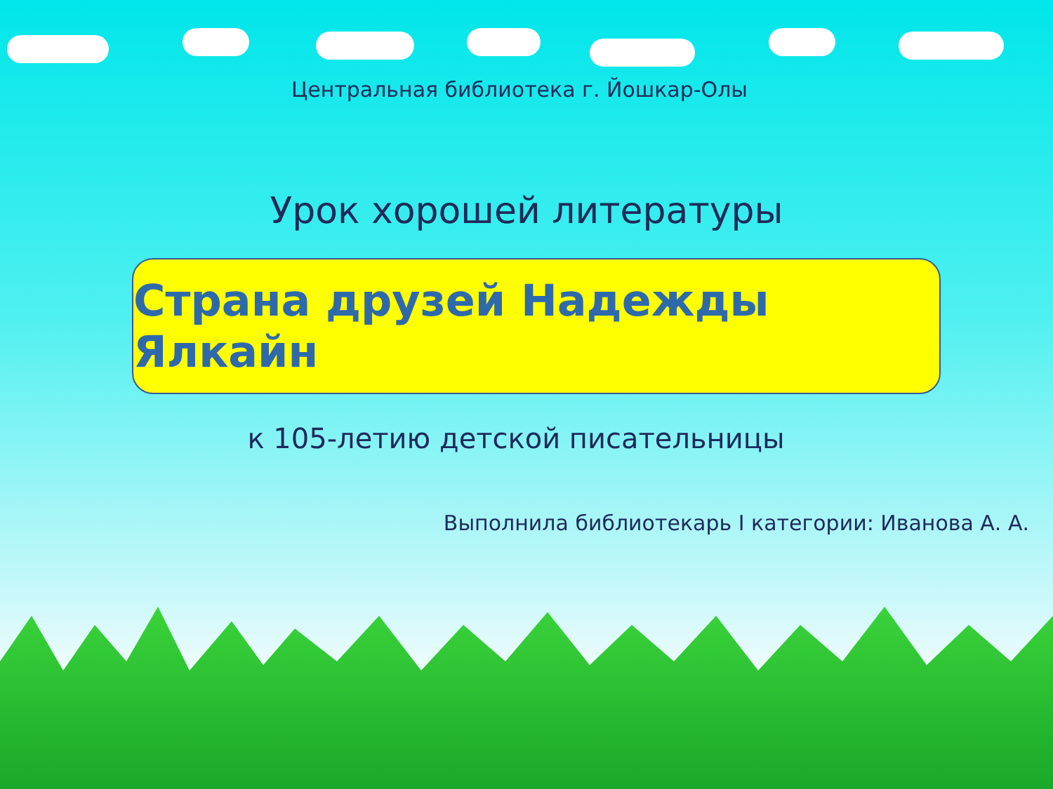Центральная библиотека г. Йошкар-Олы
Урок хорошей литературы
Страна друзей Надежды Ялкайн
к 105-летию детской писательницы
Выполнила библиотекарь I категории: Иванова А. А.